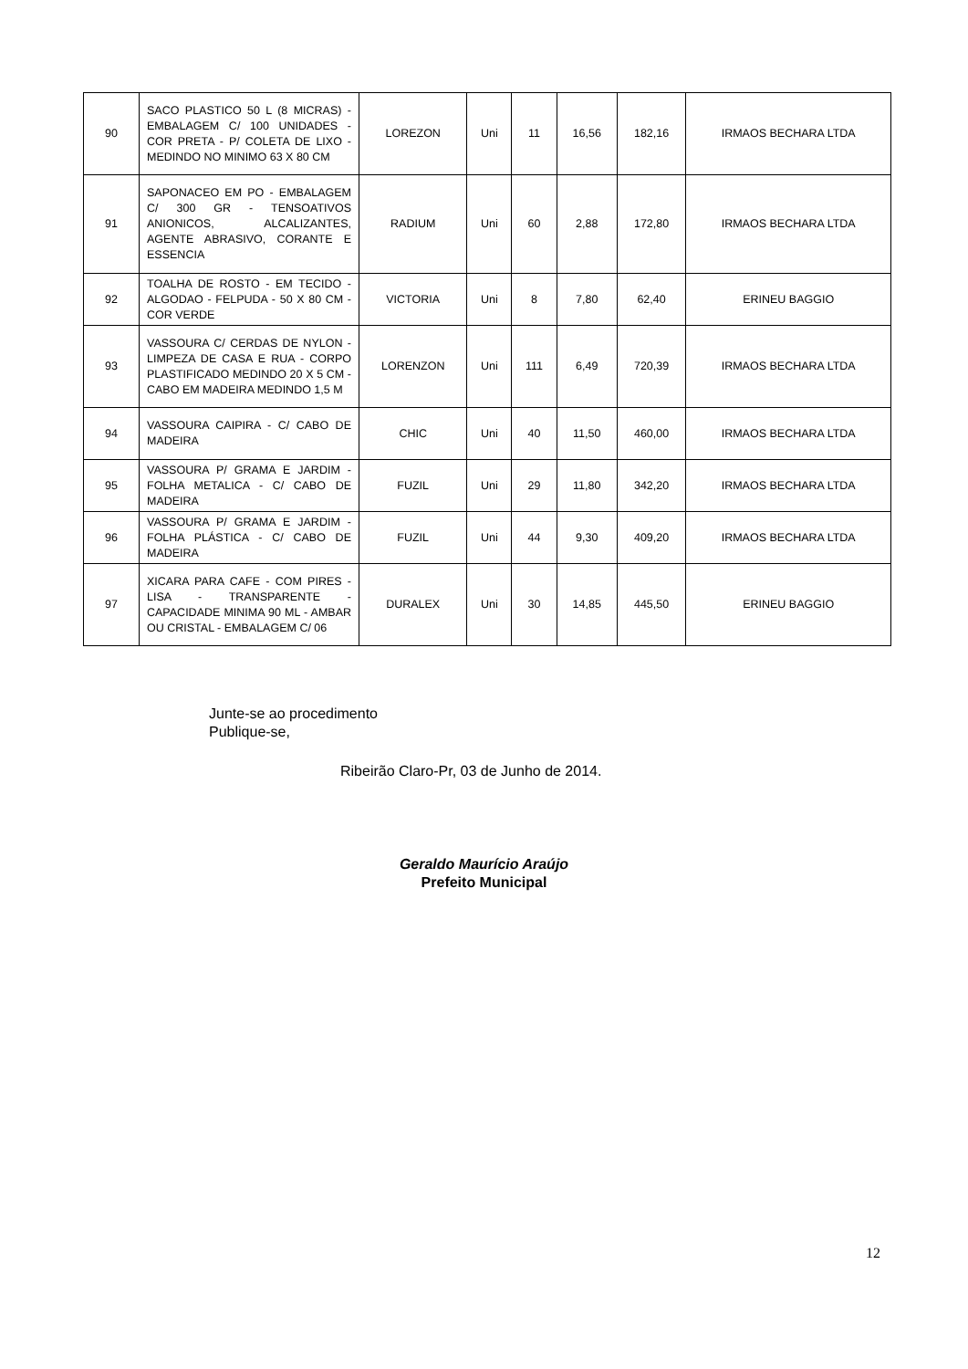| 90 | SACO PLASTICO 50 L (8 MICRAS) - EMBALAGEM C/ 100 UNIDADES - COR PRETA - P/ COLETA DE LIXO - MEDINDO NO MINIMO 63 X 80 CM | LOREZON | Uni | 11 | 16,56 | 182,16 | IRMAOS BECHARA LTDA |
| 91 | SAPONACEO EM PO - EMBALAGEM C/ 300 GR - TENSOATIVOS ANIONICOS, ALCALIZANTES, AGENTE ABRASIVO, CORANTE E ESSENCIA | RADIUM | Uni | 60 | 2,88 | 172,80 | IRMAOS BECHARA LTDA |
| 92 | TOALHA DE ROSTO - EM TECIDO - ALGODAO - FELPUDA - 50 X 80 CM - COR VERDE | VICTORIA | Uni | 8 | 7,80 | 62,40 | ERINEU BAGGIO |
| 93 | VASSOURA C/ CERDAS DE NYLON - LIMPEZA DE CASA E RUA - CORPO PLASTIFICADO MEDINDO 20 X 5 CM - CABO EM MADEIRA MEDINDO 1,5 M | LORENZON | Uni | 111 | 6,49 | 720,39 | IRMAOS BECHARA LTDA |
| 94 | VASSOURA CAIPIRA - C/ CABO DE MADEIRA | CHIC | Uni | 40 | 11,50 | 460,00 | IRMAOS BECHARA LTDA |
| 95 | VASSOURA P/ GRAMA E JARDIM - FOLHA METALICA - C/ CABO DE MADEIRA | FUZIL | Uni | 29 | 11,80 | 342,20 | IRMAOS BECHARA LTDA |
| 96 | VASSOURA P/ GRAMA E JARDIM - FOLHA PLÁSTICA - C/ CABO DE MADEIRA | FUZIL | Uni | 44 | 9,30 | 409,20 | IRMAOS BECHARA LTDA |
| 97 | XICARA PARA CAFE - COM PIRES - LISA - TRANSPARENTE - CAPACIDADE MINIMA 90 ML - AMBAR OU CRISTAL - EMBALAGEM C/ 06 | DURALEX | Uni | 30 | 14,85 | 445,50 | ERINEU BAGGIO |
Junte-se ao procedimento
Publique-se,
Ribeirão Claro-Pr, 03 de Junho de 2014.
Geraldo Maurício Araújo
Prefeito Municipal
12